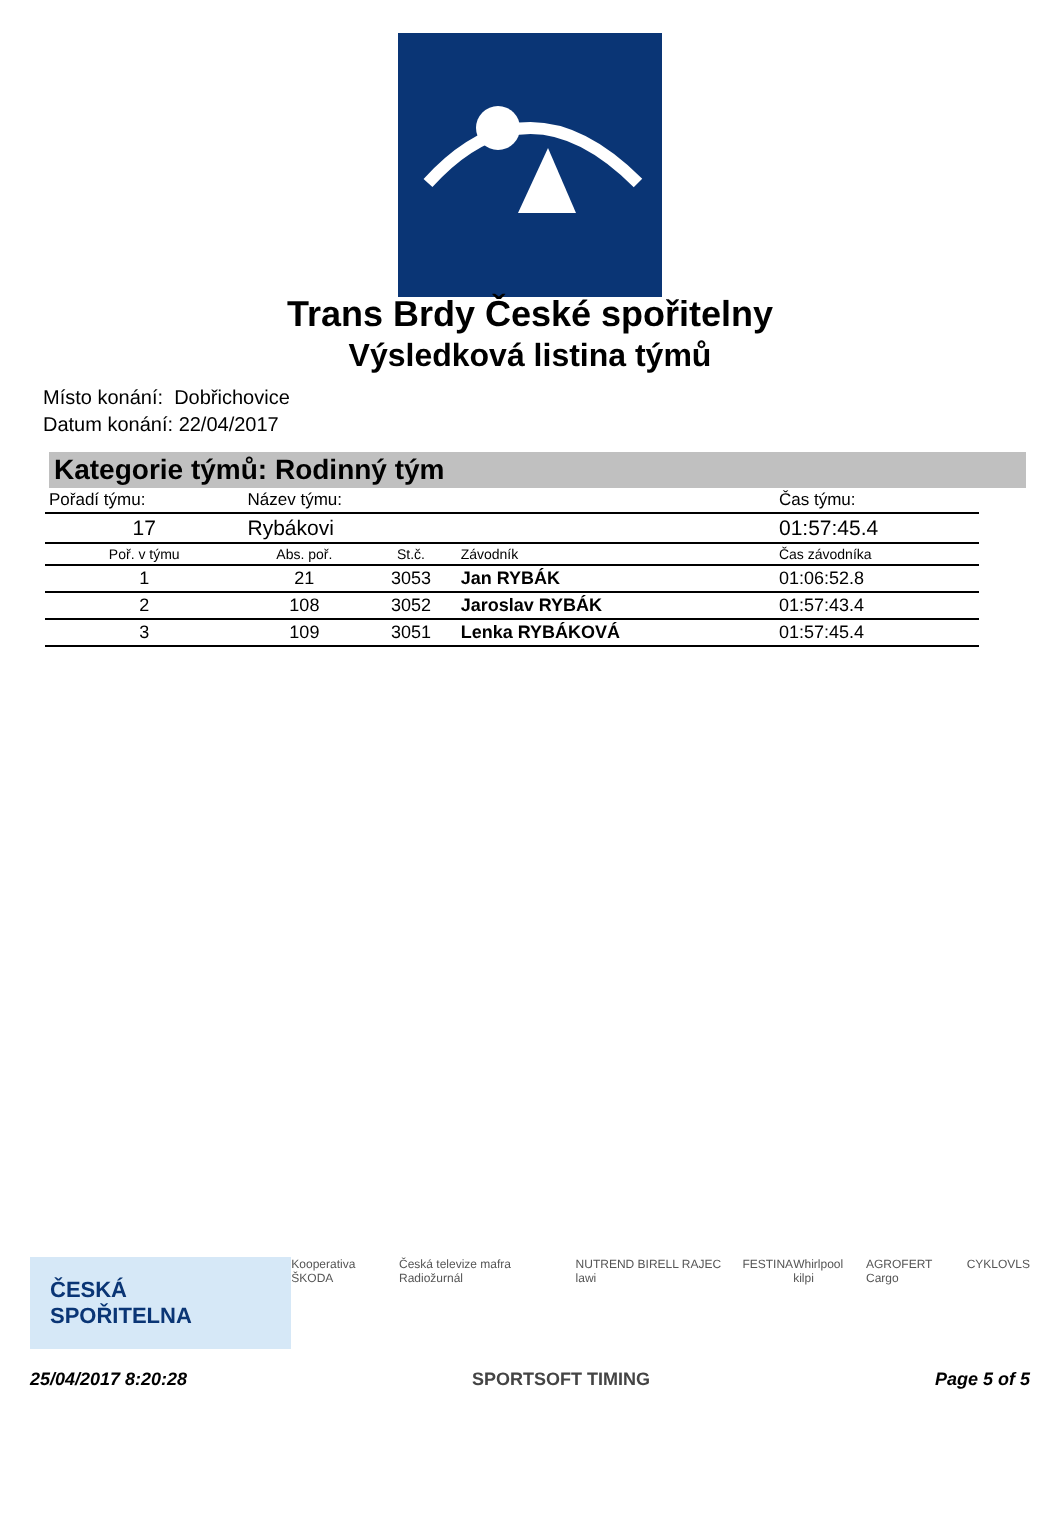Trans Brdy České spořitelny
Výsledková listina týmů
Místo konání: Dobřichovice
Datum konání: 22/04/2017
Kategorie týmů: Rodinný tým
| Pořadí týmu: | Název týmu: | | | Čas týmu: |
| --- | --- | --- | --- | --- |
| 17 | Rybákovi | | | 01:57:45.4 |
| Poř. v týmu | Abs. poř. | St.č. | Závodník | Čas závodníka |
| 1 | 21 | 3053 | Jan RYBÁK | 01:06:52.8 |
| 2 | 108 | 3052 | Jaroslav RYBÁK | 01:57:43.4 |
| 3 | 109 | 3051 | Lenka RYBÁKOVÁ | 01:57:45.4 |
ČESKÁ SPOŘITELNA Kooperativa ŠKODA Česká televize mafra Radiožurnál NUTREND BIRELL RAJEC lawi FESTINA Whirlpool kilpi AGROFERT Cargo CYKLO VLS
25/04/2017 8:20:28 SPORTSOFT TIMING Page 5 of 5